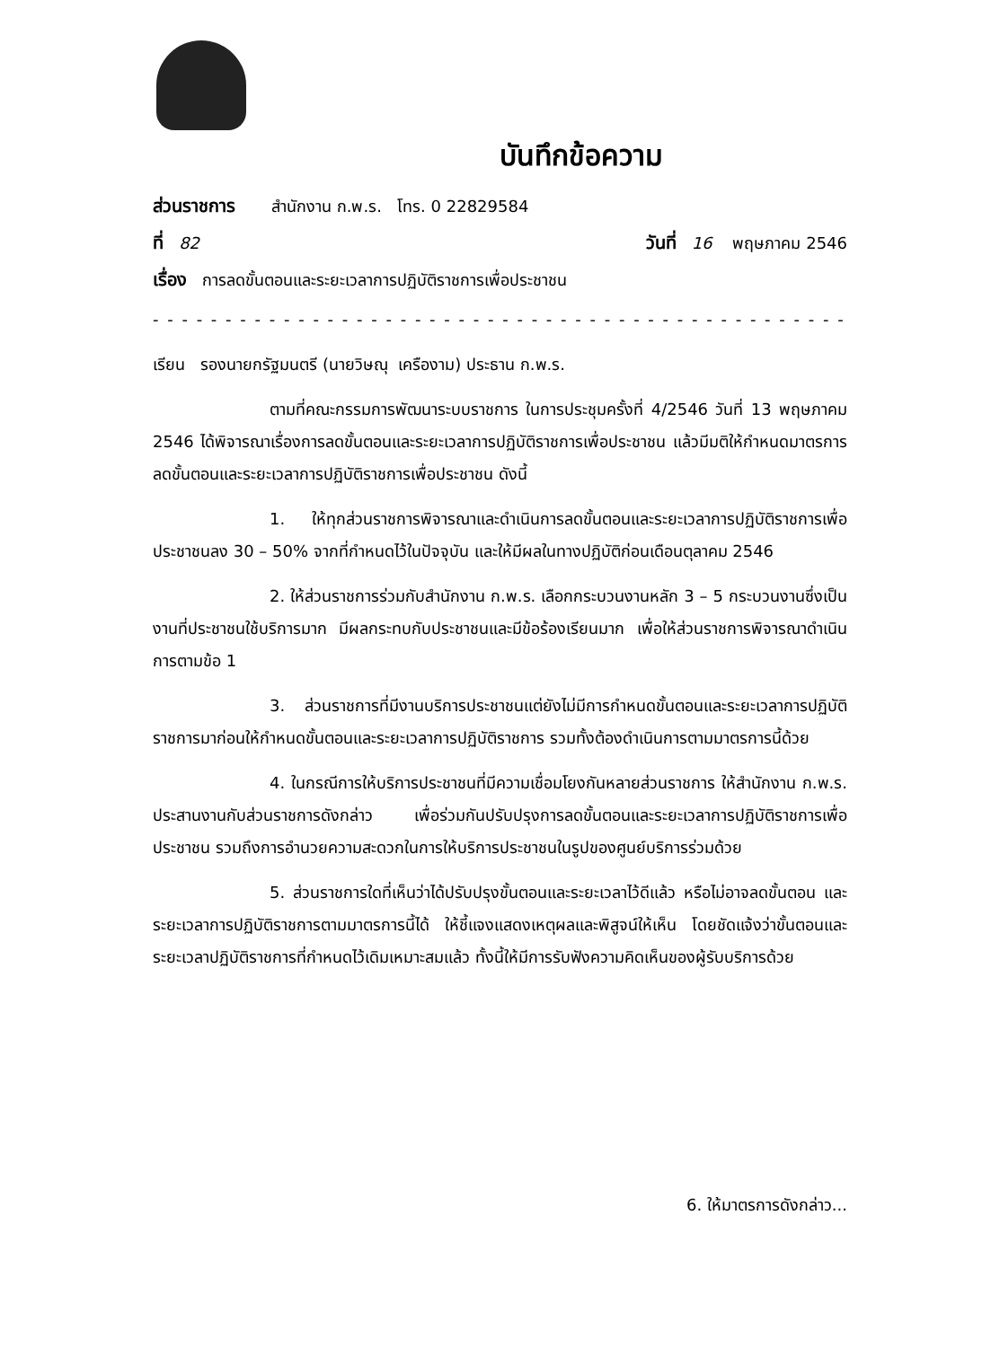บันทึกข้อความ
ส่วนราชการ สำนักงาน ก.พ.ร. โทร. 0 22829584
ที่ 82 วันที่ 16 พฤษภาคม 2546
เรื่อง การลดขั้นตอนและระยะเวลาการปฏิบัติราชการเพื่อประชาชน
- - - - - - - - - - - - - - - - - - - - - - - - - - - - - - - - - - - - - - - - - - - - - - - - - - - - - - - -
เรียน รองนายกรัฐมนตรี (นายวิษณุ เครืองาม) ประธาน ก.พ.ร.
ตามที่คณะกรรมการพัฒนาระบบราชการ ในการประชุมครั้งที่ 4/2546 วันที่ 13 พฤษภาคม 2546 ได้พิจารณาเรื่องการลดขั้นตอนและระยะเวลาการปฏิบัติราชการเพื่อประชาชน แล้วมีมติให้กำหนดมาตรการลดขั้นตอนและระยะเวลาการปฏิบัติราชการเพื่อประชาชน ดังนี้
1. ให้ทุกส่วนราชการพิจารณาและดำเนินการลดขั้นตอนและระยะเวลาการปฏิบัติราชการเพื่อประชาชนลง 30 – 50% จากที่กำหนดไว้ในปัจจุบัน และให้มีผลในทางปฏิบัติก่อนเดือนตุลาคม 2546
2. ให้ส่วนราชการร่วมกับสำนักงาน ก.พ.ร. เลือกกระบวนงานหลัก 3 – 5 กระบวนงานซึ่งเป็นงานที่ประชาชนใช้บริการมาก มีผลกระทบกับประชาชนและมีข้อร้องเรียนมาก เพื่อให้ส่วนราชการพิจารณาดำเนินการตามข้อ 1
3. ส่วนราชการที่มีงานบริการประชาชนแต่ยังไม่มีการกำหนดขั้นตอนและระยะเวลาการปฏิบัติราชการมาก่อนให้กำหนดขั้นตอนและระยะเวลาการปฏิบัติราชการ รวมทั้งต้องดำเนินการตามมาตรการนี้ด้วย
4. ในกรณีการให้บริการประชาชนที่มีความเชื่อมโยงกันหลายส่วนราชการ ให้สำนักงาน ก.พ.ร. ประสานงานกับส่วนราชการดังกล่าว เพื่อร่วมกันปรับปรุงการลดขั้นตอนและระยะเวลาการปฏิบัติราชการเพื่อประชาชน รวมถึงการอำนวยความสะดวกในการให้บริการประชาชนในรูปของศูนย์บริการร่วมด้วย
5. ส่วนราชการใดที่เห็นว่าได้ปรับปรุงขั้นตอนและระยะเวลาไว้ดีแล้ว หรือไม่อาจลดขั้นตอน และระยะเวลาการปฏิบัติราชการตามมาตรการนี้ได้ ให้ชี้แจงแสดงเหตุผลและพิสูจน์ให้เห็น โดยชัดแจ้งว่าขั้นตอนและระยะเวลาปฏิบัติราชการที่กำหนดไว้เดิมเหมาะสมแล้ว ทั้งนี้ให้มีการรับฟังความคิดเห็นของผู้รับบริการด้วย
6. ให้มาตรการดังกล่าว...